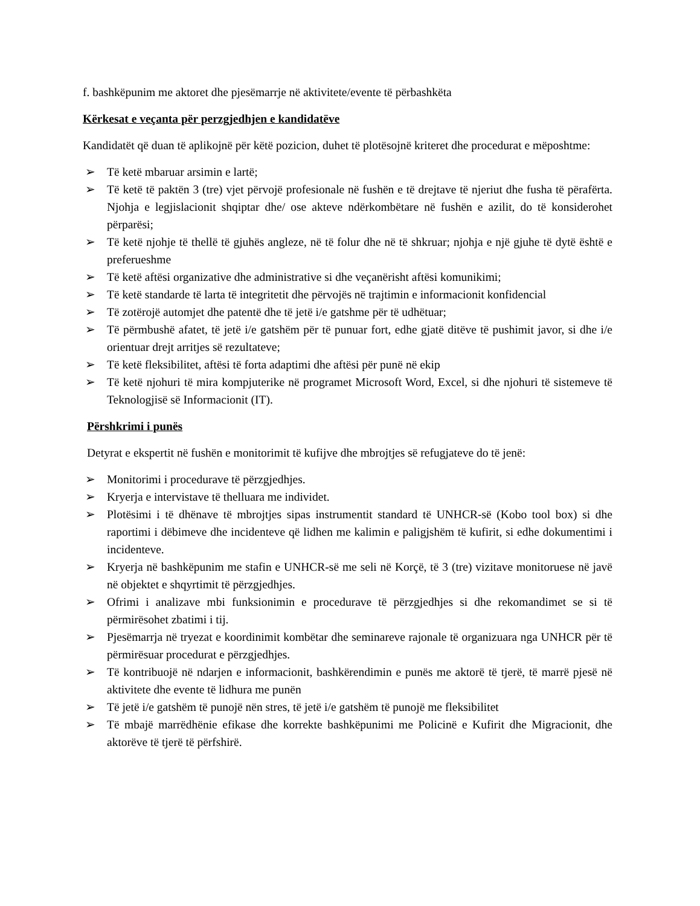f. bashkëpunim me aktoret dhe pjesëmarrje në aktivitete/evente të përbashkëta
Kërkesat e veçanta për perzgjedhjen e kandidatëve
Kandidatët që duan të aplikojnë për këtë pozicion, duhet të plotësojnë kriteret dhe procedurat e mëposhtme:
➢ Të ketë mbaruar arsimin e lartë;
➢ Të ketë të paktën 3 (tre) vjet përvojë profesionale në fushën e të drejtave të njeriut dhe fusha të përafërta. Njohja e legjislacionit shqiptar dhe/ ose akteve ndërkombëtare në fushën e azilit, do të konsiderohet përparësi;
➢ Të ketë njohje të thellë të gjuhës angleze, në të folur dhe në të shkruar; njohja e një gjuhe të dytë është e preferueshme
➢ Të ketë aftësi organizative dhe administrative si dhe veçanërisht aftësi komunikimi;
➢ Të ketë standarde të larta të integritetit dhe përvojës në trajtimin e informacionit konfidencial
➢ Të zotërojë automjet dhe patentë dhe të jetë i/e gatshme për të udhëtuar;
➢ Të përmbushë afatet, të jetë i/e gatshëm për të punuar fort, edhe gjatë ditëve të pushimit javor, si dhe i/e orientuar drejt arritjes së rezultateve;
➢ Të ketë fleksibilitet, aftësi të forta adaptimi dhe aftësi për punë në ekip
➢ Të ketë njohuri të mira kompjuterike në programet Microsoft Word, Excel, si dhe njohuri të sistemeve të Teknologjisë së Informacionit (IT).
Përshkrimi i punës
Detyrat e ekspertit në fushën e monitorimit të kufijve dhe mbrojtjes së refugjateve do të jenë:
➢ Monitorimi i procedurave të përzgjedhjes.
➢ Kryerja e intervistave të thelluara me individet.
➢ Plotësimi i të dhënave të mbrojtjes sipas instrumentit standard të UNHCR-së (Kobo tool box) si dhe raportimi i dëbimeve dhe incidenteve që lidhen me kalimin e paligjshëm të kufirit, si edhe dokumentimi i incidenteve.
➢ Kryerja në bashkëpunim me stafin e UNHCR-së me seli në Korçë, të 3 (tre) vizitave monitoruese në javë në objektet e shqyrtimit të përzgjedhjes.
➢ Ofrimi i analizave mbi funksionimin e procedurave të përzgjedhjes si dhe rekomandimet se si të përmirësohet zbatimi i tij.
➢ Pjesëmarrja në tryezat e koordinimit kombëtar dhe seminareve rajonale të organizuara nga UNHCR për të përmirësuar procedurat e përzgjedhjes.
➢ Të kontribuojë në ndarjen e informacionit, bashkërendimin e punës me aktorë të tjerë, të marrë pjesë në aktivitete dhe evente të lidhura me punën
➢ Të jetë i/e gatshëm të punojë nën stres, të jetë i/e gatshëm të punojë me fleksibilitet
➢ Të mbajë marrëdhënie efikase dhe korrekte bashkëpunimi me Policinë e Kufirit dhe Migracionit, dhe aktorëve të tjerë të përfshirë.